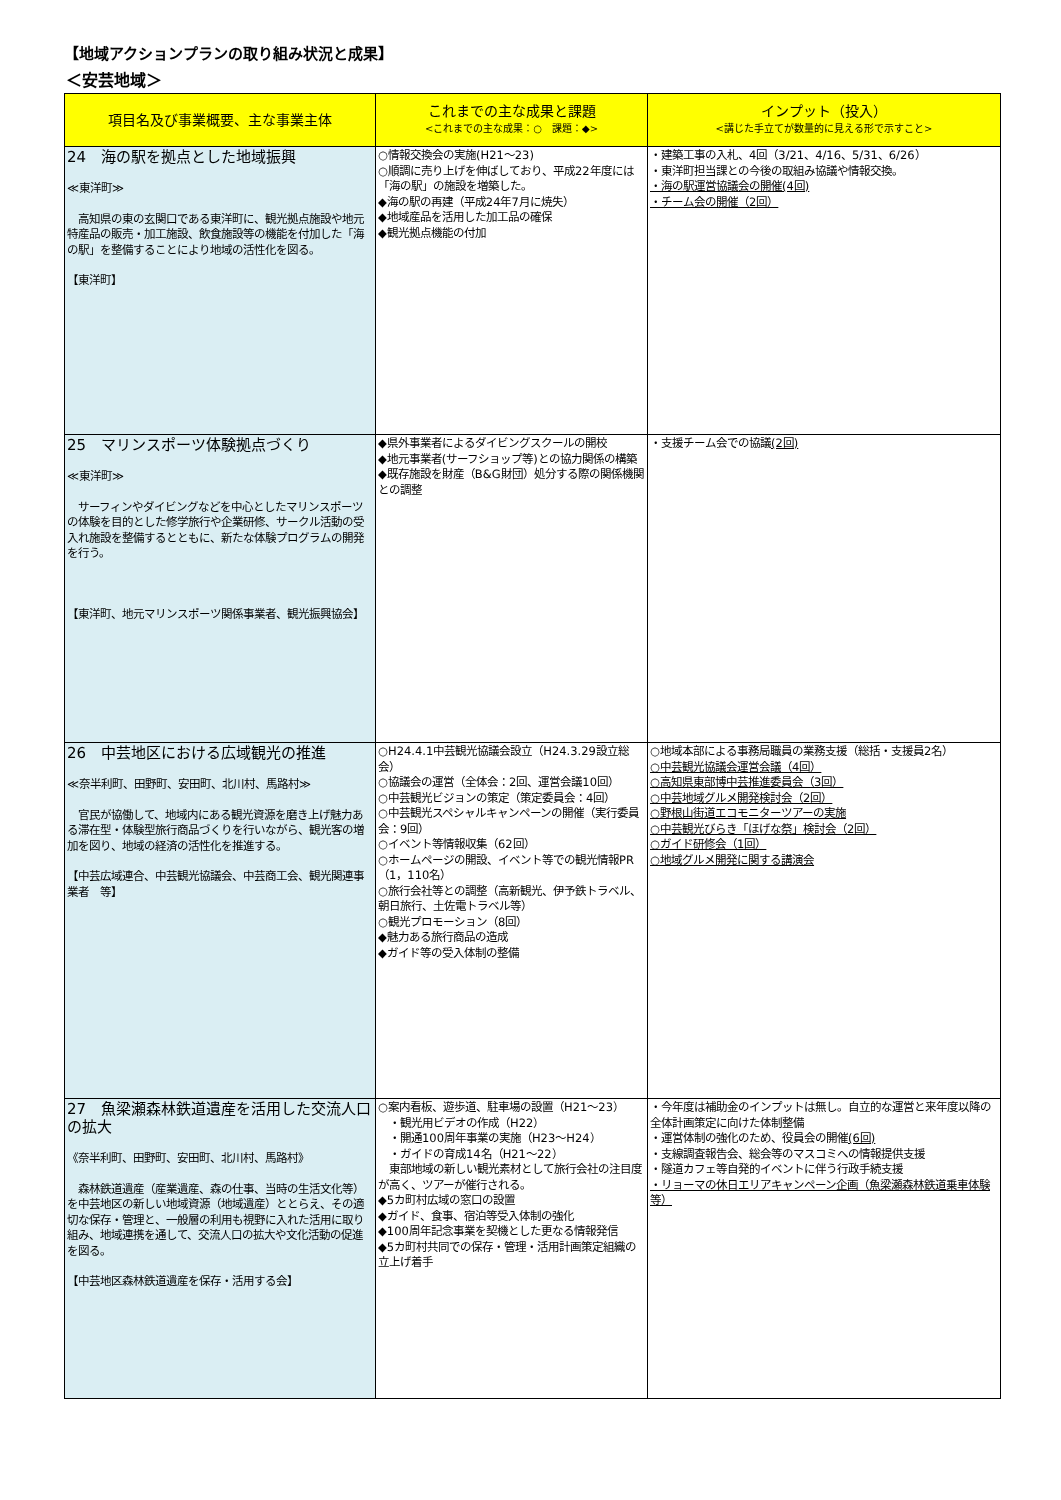【地域アクションプランの取り組み状況と成果】
＜安芸地域＞
| 項目名及び事業概要、主な事業主体 | これまでの主な成果と課題 <これまでの主な成果：○ 課題：◆> | インプット（投入） <講じた手立てが数量的に見える形で示すこと> |
| --- | --- | --- |
| 24 海の駅を拠点とした地域振興 ≪東洋町≫ 高知県の東の玄関口である東洋町に、観光拠点施設や地元特産品の販売・加工施設、飲食施設等の機能を付加した「海の駅」を整備することにより地域の活性化を図る。 【東洋町】 | ○情報交換会の実施(H21～23) ○順調に売り上げを伸ばしており、平成22年度には「海の駅」の施設を増築した。 ◆海の駅の再建（平成24年7月に焼失） ◆地域産品を活用した加工品の確保 ◆観光拠点機能の付加 | ・建築工事の入札、4回（3/21、4/16、5/31、6/26） ・東洋町担当課との今後の取組み協議や情報交換。 ・海の駅運営協議会の開催(4回) ・チーム会の開催（2回） |
| 25 マリンスポーツ体験拠点づくり ≪東洋町≫ サーフィンやダイビングなどを中心としたマリンスポーツの体験を目的とした修学旅行や企業研修、サークル活動の受入れ施設を整備するとともに、新たな体験プログラムの開発を行う。 【東洋町、地元マリンスポーツ関係事業者、観光振興協会】 | ◆県外事業者によるダイビングスクールの開校 ◆地元事業者(サーフショップ等)との協力関係の構築 ◆既存施設を財産（B&G財団）処分する際の関係機関との調整 | ・支援チーム会での協議 (2回) |
| 26 中芸地区における広域観光の推進 ≪奈半利町、田野町、安田町、北川村、馬路村≫ 官民が協働して、地域内にある観光資源を磨き上げ魅力ある滞在型・体験型旅行商品づくりを行いながら、観光客の増加を図り、地域の経済の活性化を推進する。 【中芸広域連合、中芸観光協議会、中芸商工会、観光関連事業者 等】 | ○H24.4.1中芸観光協議会設立（H24.3.29設立総会） ○協議会の運営（全体会：2回、運営会議10回） ○中芸観光ビジョンの策定（策定委員会：4回） ○中芸観光スペシャルキャンペーンの開催（実行委員会：9回） ○イベント等情報収集（62回） ○ホームページの開設、イベント等での観光情報PR（1，110名） ○旅行会社等との調整（高新観光、伊予鉄トラベル、朝日旅行、土佐電トラベル等） ○観光プロモーション（8回） ◆魅力ある旅行商品の造成 ◆ガイド等の受入体制の整備 | ○地域本部による事務局職員の業務支援（総括・支援員2名） ○中芸観光協議会運営会議（4回） ○高知県東部博中芸推進委員会（3回） ○中芸地域グルメ開発検討会（2回） ○野根山街道エコモニターツアーの実施 ○中芸観光びらき「ほげな祭」検討会（2回） ○ガイド研修会（1回） ○地域グルメ開発に関する講演会 |
| 27 魚梁瀬森林鉄道遺産を活用した交流人口の拡大 《奈半利町、田野町、安田町、北川村、馬路村》 森林鉄道遺産（産業遺産、森の仕事、当時の生活文化等）を中芸地区の新しい地域資源（地域遺産）ととらえ、その適切な保存・管理と、一般層の利用も視野に入れた活用に取り組み、地域連携を通して、交流人口の拡大や文化活動の促進を図る。 【中芸地区森林鉄道遺産を保存・活用する会】 | ○案内看板、遊歩道、駐車場の設置（H21～23） ・観光用ビデオの作成（H22） ・開通100周年事業の実施（H23～H24） ・ガイドの育成14名（H21～22） 東部地域の新しい観光素材として旅行会社の注目度が高く、ツアーが催行される。 ◆5カ町村広域の窓口の設置 ◆ガイド、食事、宿泊等受入体制の強化 ◆100周年記念事業を契機とした更なる情報発信 ◆5カ町村共同での保存・管理・活用計画策定組織の立上げ着手 | ・今年度は補助金のインプットは無し。自立的な運営と来年度以降の全体計画策定に向けた体制整備 ・運営体制の強化のため、役員会の開催 (6回) ・支線調査報告会、総会等のマスコミへの情報提供支援 ・隧道カフェ等自発的イベントに伴う行政手続支援 ・リョーマの休日エリアキャンペーン企画（魚梁瀬森林鉄道乗車体験等） |